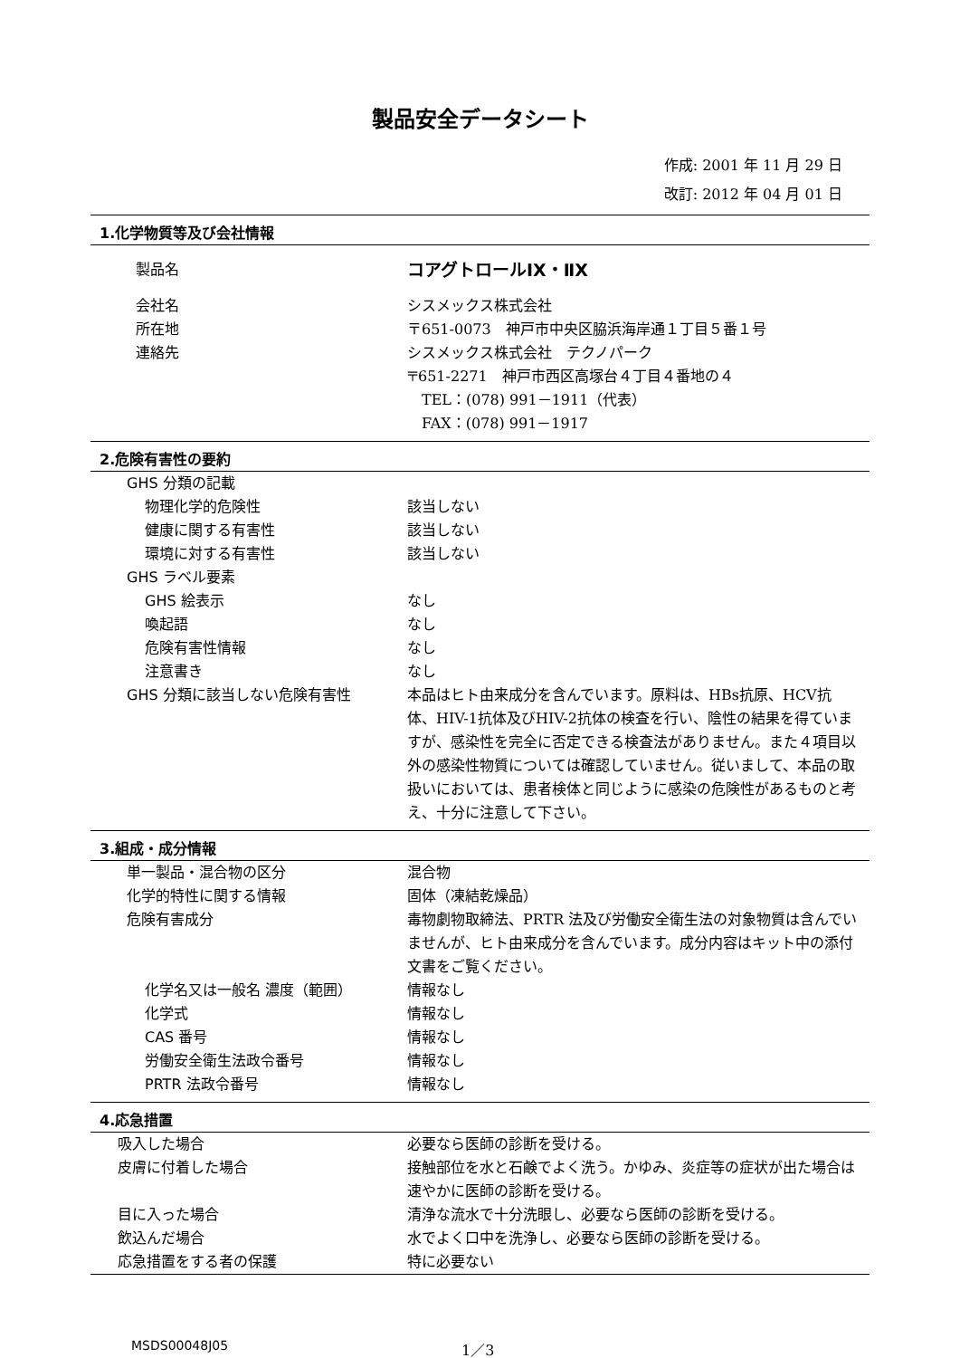製品安全データシート
作成: 2001 年 11 月 29 日
改訂: 2012 年 04 月 01 日
1.化学物質等及び会社情報
製品名
コアグトロールⅠX・ⅡX
会社名 シスメックス株式会社
所在地 〒651-0073　神戸市中央区脇浜海岸通１丁目５番１号
連絡先 シスメックス株式会社　テクノパーク
〒651-2271　神戸市西区高塚台４丁目４番地の４
　TEL：(078) 991－1911（代表）
　FAX：(078) 991－1917
2.危険有害性の要約
GHS 分類の記載
物理化学的危険性 該当しない
健康に関する有害性 該当しない
環境に対する有害性 該当しない
GHS ラベル要素
GHS 絵表示 なし
喚起語 なし
危険有害性情報 なし
注意書き なし
GHS 分類に該当しない危険有害性 本品はヒト由来成分を含んでいます。原料は、HBs抗原、HCV抗体、HIV-1抗体及びHIV-2抗体の検査を行い、陰性の結果を得ていますが、感染性を完全に否定できる検査法がありません。また４項目以外の感染性物質については確認していません。従いまして、本品の取扱いにおいては、患者検体と同じように感染の危険性があるものと考え、十分に注意して下さい。
3.組成・成分情報
単一製品・混合物の区分 混合物
化学的特性に関する情報 固体（凍結乾燥品）
危険有害成分 毒物劇物取締法、PRTR 法及び労働安全衛生法の対象物質は含んでいませんが、ヒト由来成分を含んでいます。成分内容はキット中の添付文書をご覧ください。
化学名又は一般名 濃度（範囲） 情報なし
化学式 情報なし
CAS 番号 情報なし
労働安全衛生法政令番号 情報なし
PRTR 法政令番号 情報なし
4.応急措置
吸入した場合 必要なら医師の診断を受ける。
皮膚に付着した場合 接触部位を水と石鹸でよく洗う。かゆみ、炎症等の症状が出た場合は速やかに医師の診断を受ける。
目に入った場合 清浄な流水で十分洗眼し、必要なら医師の診断を受ける。
飲込んだ場合 水でよく口中を洗浄し、必要なら医師の診断を受ける。
応急措置をする者の保護 特に必要ない
MSDS00048J05 1／3